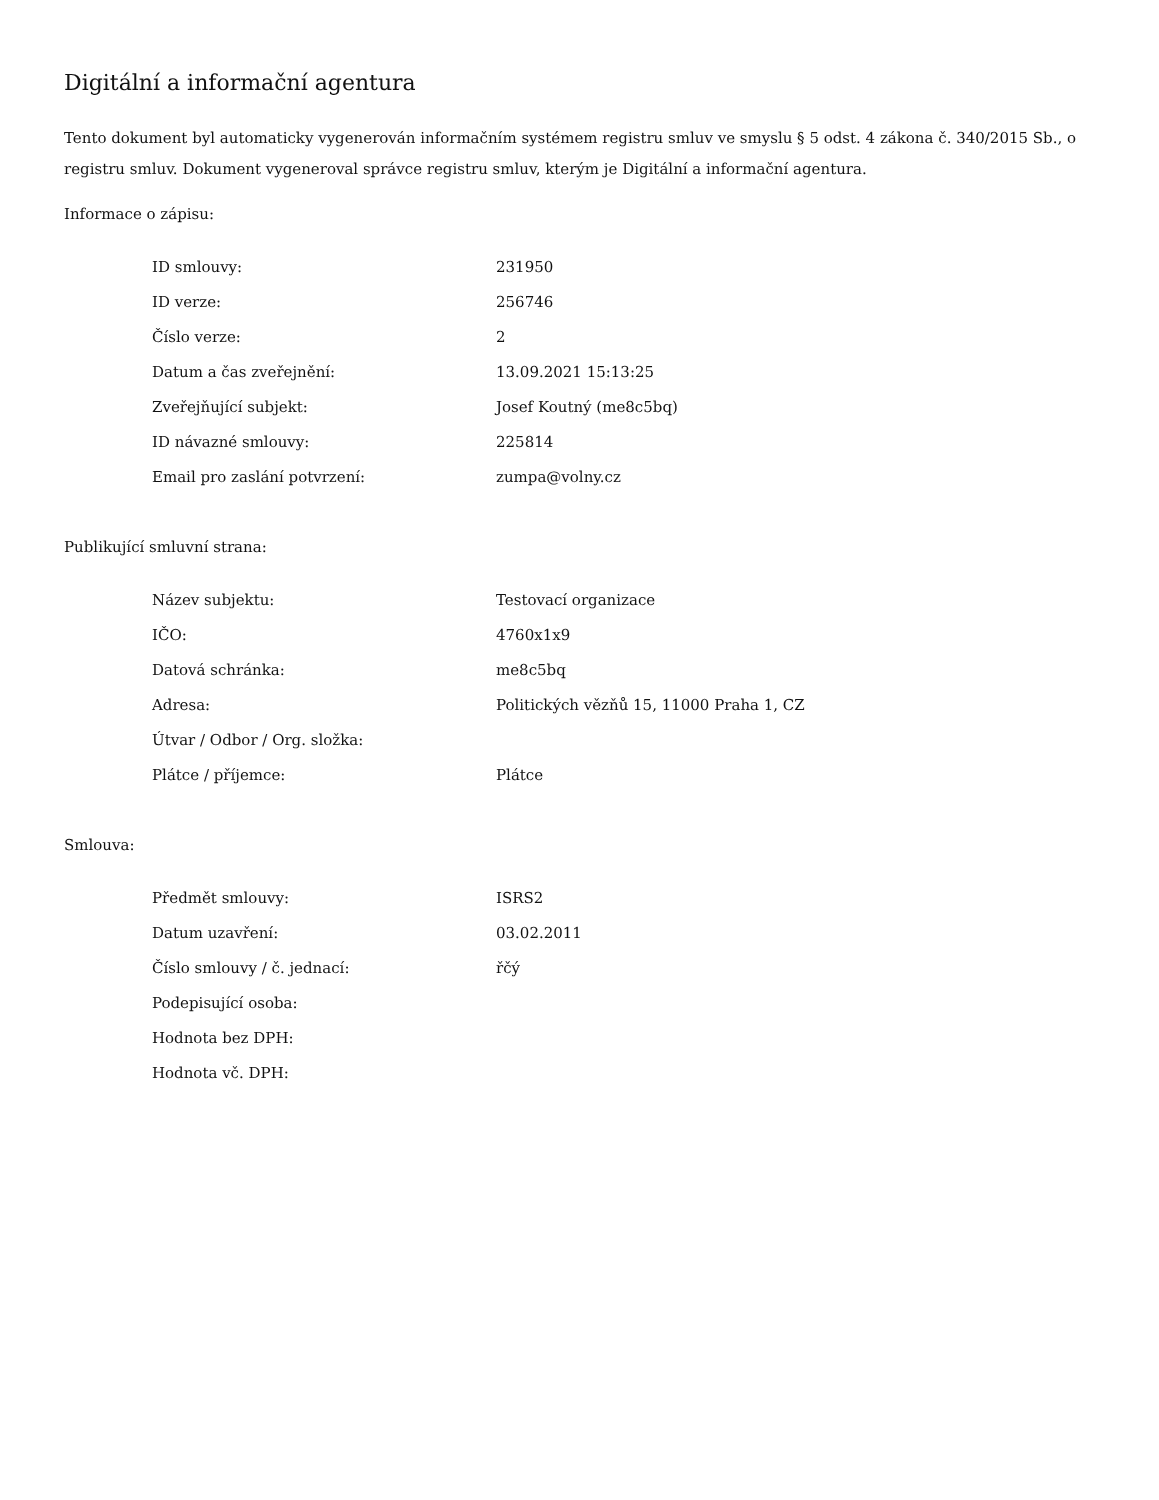Digitální a informační agentura
Tento dokument byl automaticky vygenerován informačním systémem registru smluv ve smyslu § 5 odst. 4 zákona č. 340/2015 Sb., o registru smluv. Dokument vygeneroval správce registru smluv, kterým je Digitální a informační agentura.
Informace o zápisu:
| ID smlouvy: | 231950 |
| ID verze: | 256746 |
| Číslo verze: | 2 |
| Datum a čas zveřejnění: | 13.09.2021 15:13:25 |
| Zveřejňující subjekt: | Josef Koutný (me8c5bq) |
| ID návazné smlouvy: | 225814 |
| Email pro zaslání potvrzení: | zumpa@volny.cz |
Publikující smluvní strana:
| Název subjektu: | Testovací organizace |
| IČO: | 4760x1x9 |
| Datová schránka: | me8c5bq |
| Adresa: | Politických vězňů 15, 11000 Praha 1, CZ |
| Útvar / Odbor / Org. složka: | |
| Plátce / příjemce: | Plátce |
Smlouva:
| Předmět smlouvy: | ISRS2 |
| Datum uzavření: | 03.02.2011 |
| Číslo smlouvy / č. jednací: | řčý |
| Podepisující osoba: | |
| Hodnota bez DPH: | |
| Hodnota vč. DPH: | |